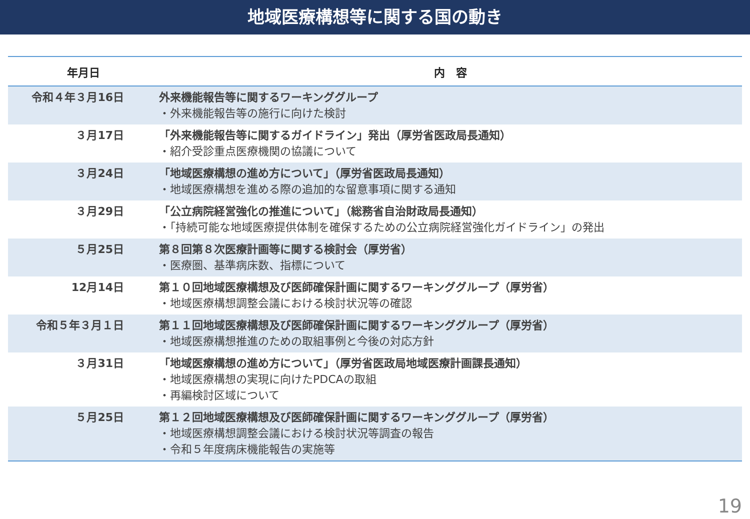地域医療構想等に関する国の動き
| 年月日 | 内 容 |
| --- | --- |
| 令和４年３月16日 | 外来機能報告等に関するワーキンググループ ・外来機能報告等の施行に向けた検討 |
| ３月17日 | 「外来機能報告等に関するガイドライン」発出（厚労省医政局長通知） ・紹介受診重点医療機関の協議について |
| ３月24日 | 「地域医療構想の進め方について」（厚労省医政局長通知） ・地域医療構想を進める際の追加的な留意事項に関する通知 |
| ３月29日 | 「公立病院経営強化の推進について」（総務省自治財政局長通知） ・「持続可能な地域医療提供体制を確保するための公立病院経営強化ガイドライン」の発出 |
| ５月25日 | 第８回第８次医療計画等に関する検討会（厚労省） ・医療圏、基準病床数、指標について |
| 12月14日 | 第１０回地域医療構想及び医師確保計画に関するワーキンググループ（厚労省） ・地域医療構想調整会議における検討状況等の確認 |
| 令和５年３月１日 | 第１１回地域医療構想及び医師確保計画に関するワーキンググループ（厚労省） ・地域医療構想推進のための取組事例と今後の対応方針 |
| ３月31日 | 「地域医療構想の進め方について」（厚労省医政局地域医療計画課長通知） ・地域医療構想の実現に向けたPDCAの取組 ・再編検討区域について |
| ５月25日 | 第１２回地域医療構想及び医師確保計画に関するワーキンググループ（厚労省） ・地域医療構想調整会議における検討状況等調査の報告 ・令和５年度病床機能報告の実施等 |
19